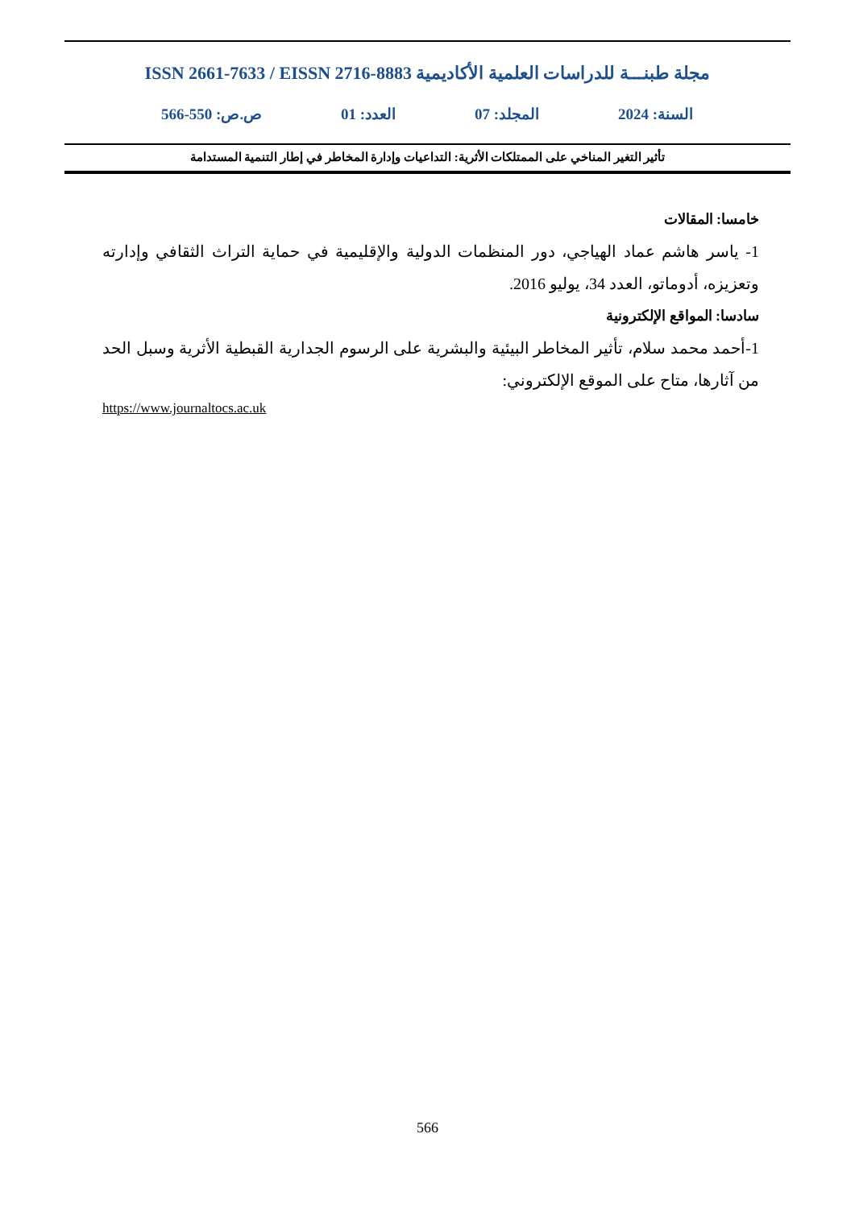مجلة طبنـــة للدراسات العلمية الأكاديمية ISSN 2661-7633 / EISSN 2716-8883
السنة: 2024 المجلد: 07 العدد: 01 ص.ص: 550-566
تأثير التغير المناخي على الممتلكات الأثرية: التداعيات وإدارة المخاطر في إطار التنمية المستدامة
خامسا: المقالات
1- ياسر هاشم عماد الهياجي، دور المنظمات الدولية والإقليمية في حماية التراث الثقافي وإدارته وتعزيزه، أدوماتو، العدد 34، يوليو 2016.
سادسا: المواقع الإلكترونية
1-أحمد محمد سلام، تأثير المخاطر البيئية والبشرية على الرسوم الجدارية القبطية الأثرية وسبل الحد من آثارها، متاح على الموقع الإلكتروني:
https://www.journaltocs.ac.uk
566